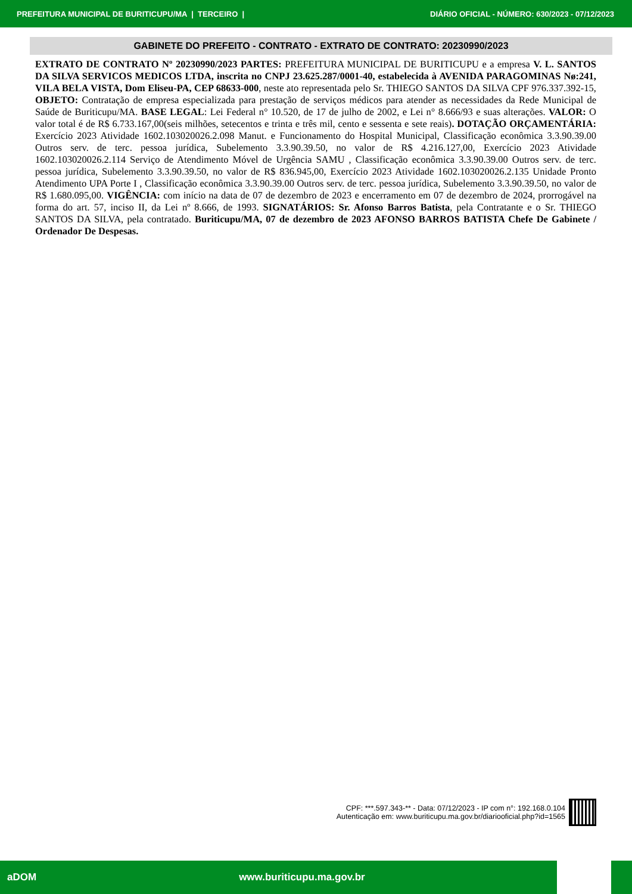PREFEITURA MUNICIPAL DE BURITICUPU/MA | TERCEIRO | DIÁRIO OFICIAL - NÚMERO: 630/2023 - 07/12/2023
GABINETE DO PREFEITO - CONTRATO - EXTRATO DE CONTRATO: 20230990/2023
EXTRATO DE CONTRATO Nº 20230990/2023 PARTES: PREFEITURA MUNICIPAL DE BURITICUPU e a empresa V. L. SANTOS DA SILVA SERVICOS MEDICOS LTDA, inscrita no CNPJ 23.625.287/0001-40, estabelecida à AVENIDA PARAGOMINAS Nø:241, VILA BELA VISTA, Dom Eliseu-PA, CEP 68633-000, neste ato representada pelo Sr. THIEGO SANTOS DA SILVA CPF 976.337.392-15, OBJETO: Contratação de empresa especializada para prestação de serviços médicos para atender as necessidades da Rede Municipal de Saúde de Buriticupu/MA. BASE LEGAL: Lei Federal n° 10.520, de 17 de julho de 2002, e Lei n° 8.666/93 e suas alterações. VALOR: O valor total é de R$ 6.733.167,00(seis milhões, setecentos e trinta e três mil, cento e sessenta e sete reais). DOTAÇÃO ORÇAMENTÁRIA: Exercício 2023 Atividade 1602.103020026.2.098 Manut. e Funcionamento do Hospital Municipal, Classificação econômica 3.3.90.39.00 Outros serv. de terc. pessoa jurídica, Subelemento 3.3.90.39.50, no valor de R$ 4.216.127,00, Exercício 2023 Atividade 1602.103020026.2.114 Serviço de Atendimento Móvel de Urgência SAMU , Classificação econômica 3.3.90.39.00 Outros serv. de terc. pessoa jurídica, Subelemento 3.3.90.39.50, no valor de R$ 836.945,00, Exercício 2023 Atividade 1602.103020026.2.135 Unidade Pronto Atendimento UPA Porte I , Classificação econômica 3.3.90.39.00 Outros serv. de terc. pessoa jurídica, Subelemento 3.3.90.39.50, no valor de R$ 1.680.095,00. VIGÊNCIA: com início na data de 07 de dezembro de 2023 e encerramento em 07 de dezembro de 2024, prorrogável na forma do art. 57, inciso II, da Lei nº 8.666, de 1993. SIGNATÁRIOS: Sr. Afonso Barros Batista, pela Contratante e o Sr. THIEGO SANTOS DA SILVA, pela contratado. Buriticupu/MA, 07 de dezembro de 2023 AFONSO BARROS BATISTA Chefe De Gabinete / Ordenador De Despesas.
CPF: ***.597.343-** - Data: 07/12/2023 - IP com n°: 192.168.0.104
Autenticação em: www.buriticupu.ma.gov.br/diariooficial.php?id=1565
aDOM www.buriticupu.ma.gov.br